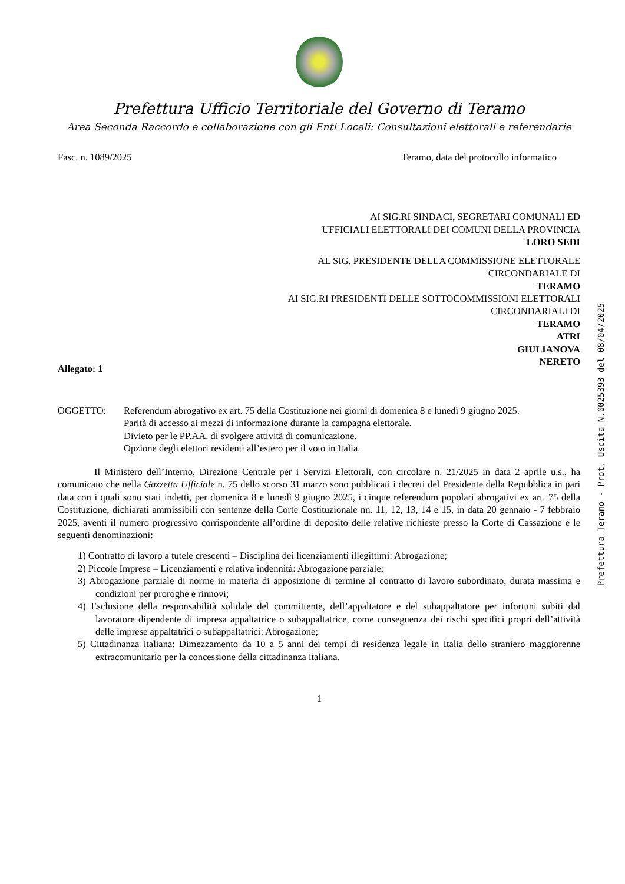Prefettura Ufficio Territoriale del Governo di Teramo
Area Seconda Raccordo e collaborazione con gli Enti Locali: Consultazioni elettorali e referendarie
Fasc. n. 1089/2025 Teramo, data del protocollo informatico
AI SIG.RI SINDACI, SEGRETARI COMUNALI ED
UFFICIALI ELETTORALI DEI COMUNI DELLA PROVINCIA
LORO SEDI
AL SIG. PRESIDENTE DELLA COMMISSIONE ELETTORALE
CIRCONDARIALE DI
TERAMO
AI SIG.RI PRESIDENTI DELLE SOTTOCOMMISSIONI ELETTORALI
CIRCONDARIALI DI
TERAMO
ATRI
GIULIANOVA
NERETO
Allegato: 1
OGGETTO: Referendum abrogativo ex art. 75 della Costituzione nei giorni di domenica 8 e lunedì 9 giugno 2025.
Parità di accesso ai mezzi di informazione durante la campagna elettorale.
Divieto per le PP.AA. di svolgere attività di comunicazione.
Opzione degli elettori residenti all’estero per il voto in Italia.
Il Ministero dell’Interno, Direzione Centrale per i Servizi Elettorali, con circolare n. 21/2025 in data 2 aprile u.s., ha comunicato che nella Gazzetta Ufficiale n. 75 dello scorso 31 marzo sono pubblicati i decreti del Presidente della Repubblica in pari data con i quali sono stati indetti, per domenica 8 e lunedì 9 giugno 2025, i cinque referendum popolari abrogativi ex art. 75 della Costituzione, dichiarati ammissibili con sentenze della Corte Costituzionale nn. 11, 12, 13, 14 e 15, in data 20 gennaio - 7 febbraio 2025, aventi il numero progressivo corrispondente all’ordine di deposito delle relative richieste presso la Corte di Cassazione e le seguenti denominazioni:
1) Contratto di lavoro a tutele crescenti – Disciplina dei licenziamenti illegittimi: Abrogazione;
2) Piccole Imprese – Licenziamenti e relativa indennità: Abrogazione parziale;
3) Abrogazione parziale di norme in materia di apposizione di termine al contratto di lavoro subordinato, durata massima e condizioni per proroghe e rinnovi;
4) Esclusione della responsabilità solidale del committente, dell’appaltatore e del subappaltatore per infortuni subiti dal lavoratore dipendente di impresa appaltatrice o subappaltatrice, come conseguenza dei rischi specifici propri dell’attività delle imprese appaltatrici o subappaltatrici: Abrogazione;
5) Cittadinanza italiana: Dimezzamento da 10 a 5 anni dei tempi di residenza legale in Italia dello straniero maggiorenne extracomunitario per la concessione della cittadinanza italiana.
1
Prefettura Teramo - Prot. Uscita N.0025393 del 08/04/2025